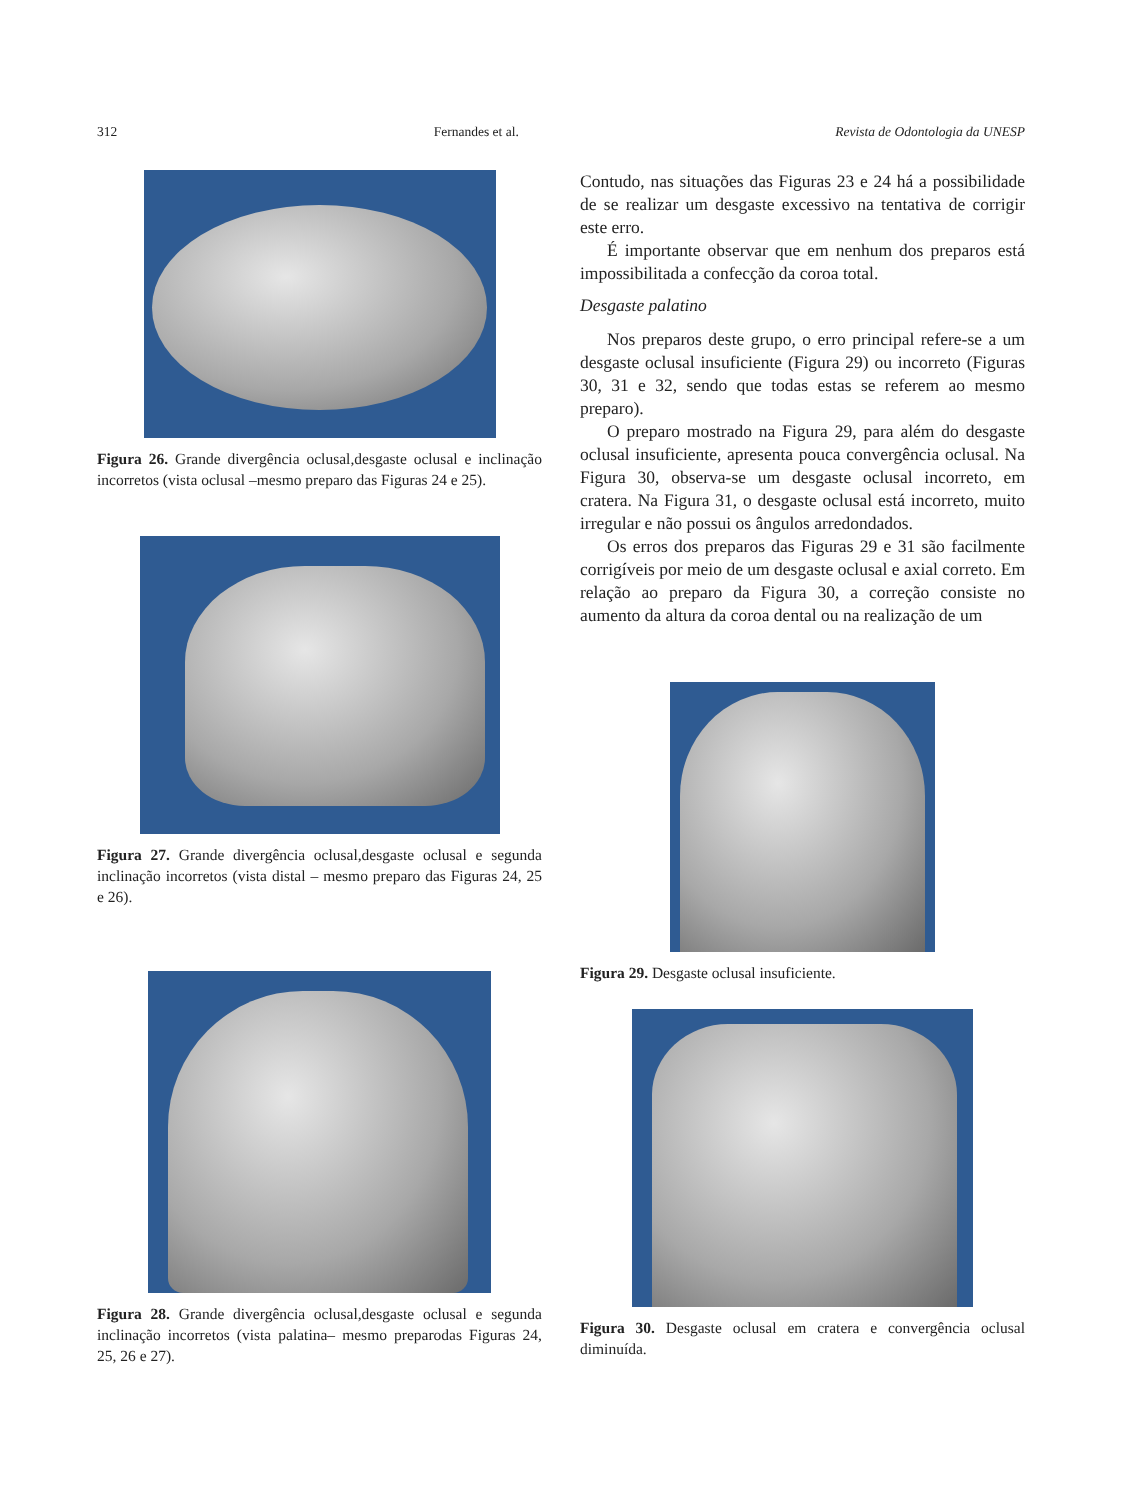312 Fernandes et al. Revista de Odontologia da UNESP
Figura 26. Grande divergência oclusal,desgaste oclusal e inclinação incorretos (vista oclusal –mesmo preparo das Figuras 24 e 25).
Figura 27. Grande divergência oclusal,desgaste oclusal e segunda inclinação incorretos (vista distal – mesmo preparo das Figuras 24, 25 e 26).
Figura 28. Grande divergência oclusal,desgaste oclusal e segunda inclinação incorretos (vista palatina– mesmo preparodas Figuras 24, 25, 26 e 27).
Contudo, nas situações das Figuras 23 e 24 há a possibilidade de se realizar um desgaste excessivo na tentativa de corrigir este erro.
É importante observar que em nenhum dos preparos está impossibilitada a confecção da coroa total.
Desgaste palatino
Nos preparos deste grupo, o erro principal refere-se a um desgaste oclusal insuficiente (Figura 29) ou incorreto (Figuras 30, 31 e 32, sendo que todas estas se referem ao mesmo preparo).
O preparo mostrado na Figura 29, para além do desgaste oclusal insuficiente, apresenta pouca convergência oclusal. Na Figura 30, observa-se um desgaste oclusal incorreto, em cratera. Na Figura 31, o desgaste oclusal está incorreto, muito irregular e não possui os ângulos arredondados.
Os erros dos preparos das Figuras 29 e 31 são facilmente corrigíveis por meio de um desgaste oclusal e axial correto. Em relação ao preparo da Figura 30, a correção consiste no aumento da altura da coroa dental ou na realização de um
Figura 29. Desgaste oclusal insuficiente.
Figura 30. Desgaste oclusal em cratera e convergência oclusal diminuída.